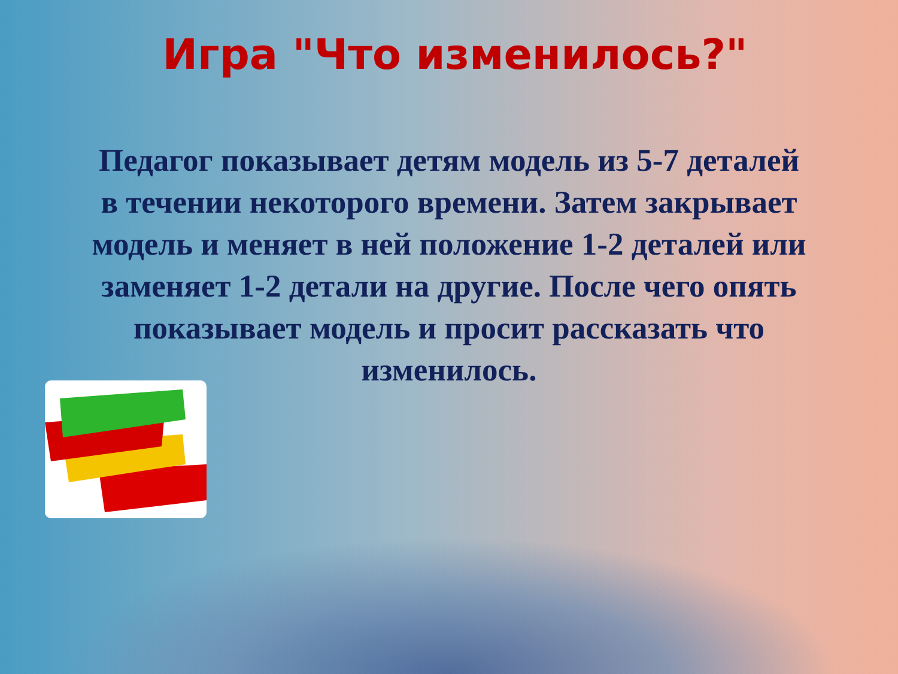Игра "Что изменилось?"
Педагог показывает детям модель из 5-7 деталей в течении некоторого времени. Затем закрывает модель и меняет в ней положение 1-2 деталей или заменяет 1-2 детали на другие. После чего опять показывает модель и просит рассказать что изменилось.